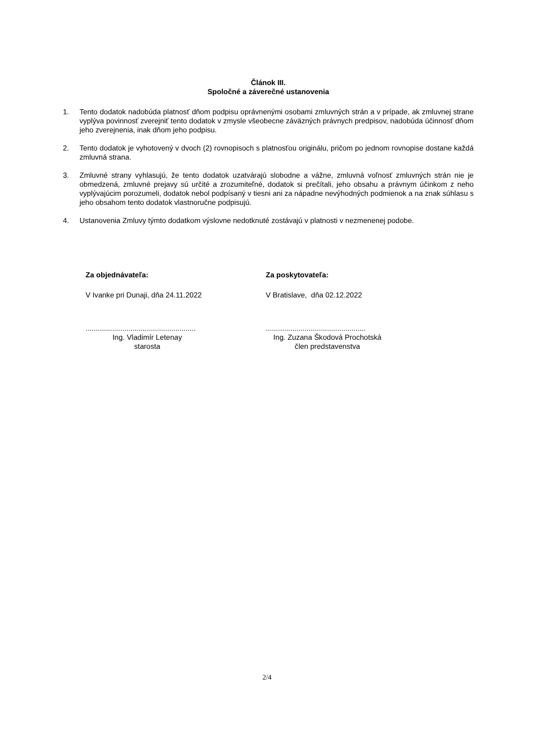Článok III.
Spoločné a záverečné ustanovenia
1. Tento dodatok nadobúda platnosť dňom podpisu oprávnenými osobami zmluvných strán a v prípade, ak zmluvnej strane vyplýva povinnosť zverejniť tento dodatok v zmysle všeobecne záväzných právnych predpisov, nadobúda účinnosť dňom jeho zverejnenia, inak dňom jeho podpisu.
2. Tento dodatok je vyhotovený v dvoch (2) rovnopisoch s platnosťou originálu, pričom po jednom rovnopise dostane každá zmluvná strana.
3. Zmluvné strany vyhlasujú, že tento dodatok uzatvárajú slobodne a vážne, zmluvná voľnosť zmluvných strán nie je obmedzená, zmluvné prejavy sú určité a zrozumiteľné, dodatok si prečítali, jeho obsahu a právnym účinkom z neho vyplývajúcim porozumeli, dodatok nebol podpísaný v tiesni ani za nápadne nevýhodných podmienok a na znak súhlasu s jeho obsahom tento dodatok vlastnoručne podpisujú.
4. Ustanovenia Zmluvy týmto dodatkom výslovne nedotknuté zostávajú v platnosti v nezmenenej podobe.
Za objednávateľa:
V Ivanke pri Dunaji, dňa 24.11.2022
......................................................
Ing. Vladimír Letenay
starosta
Za poskytovateľa:
V Bratislave, dňa 02.12.2022
.................................................
Ing. Zuzana Škodová Prochotská
člen predstavenstva
2/4